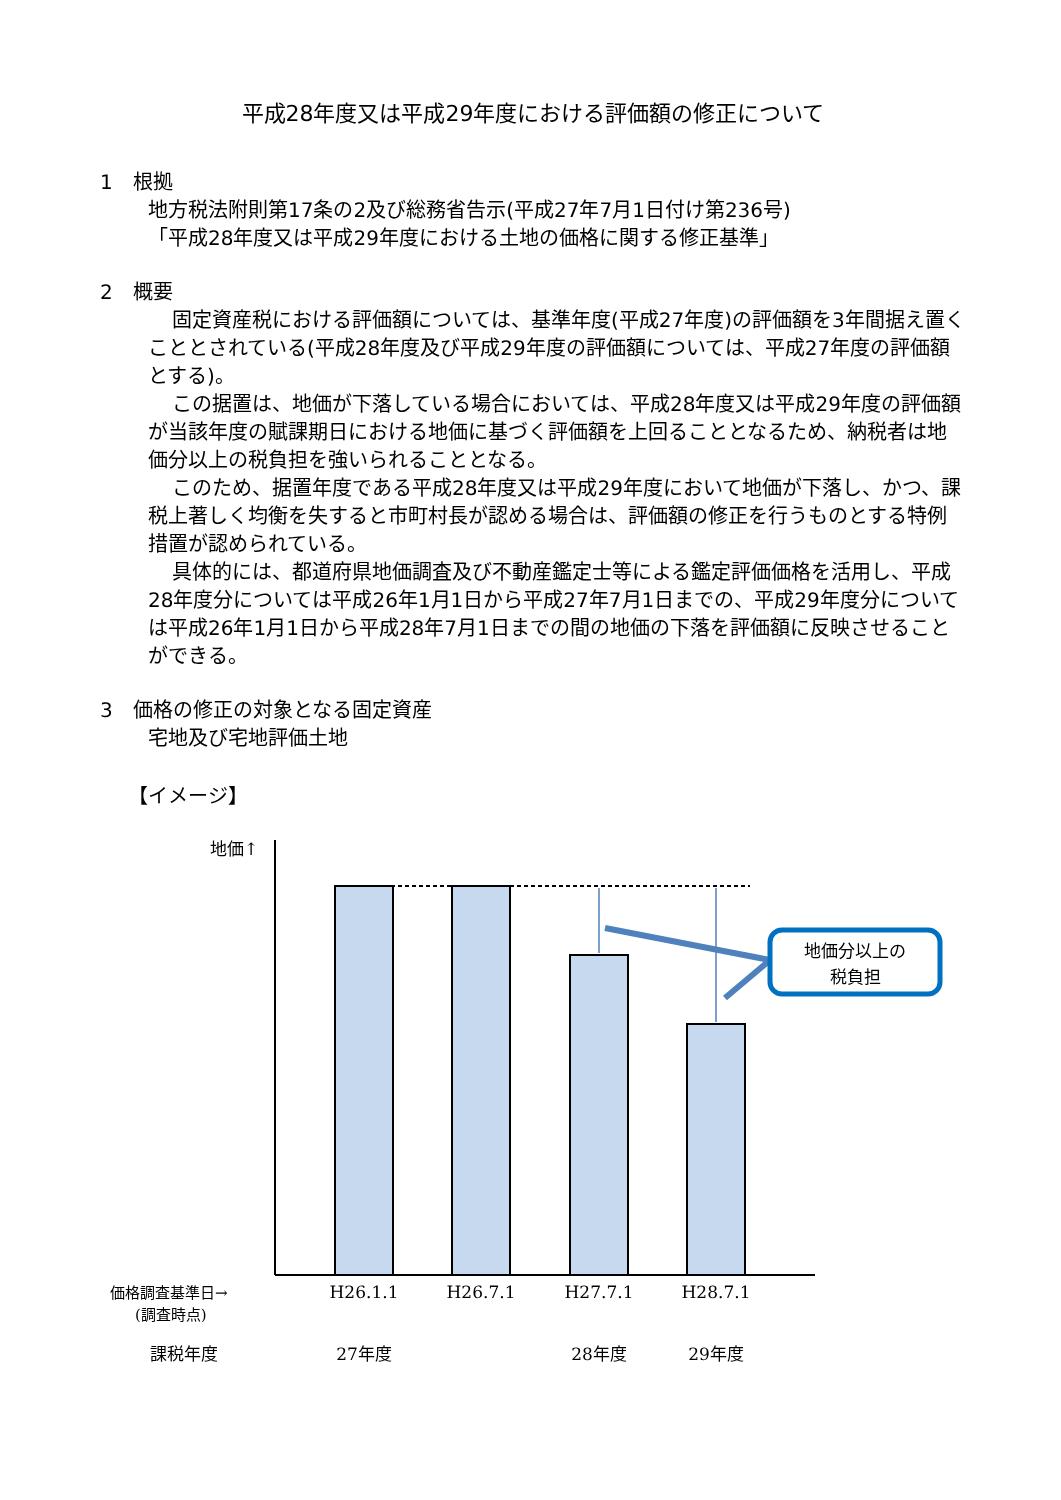平成28年度又は平成29年度における評価額の修正について
1　根拠
地方税法附則第17条の2及び総務省告示(平成27年7月1日付け第236号)
「平成28年度又は平成29年度における土地の価格に関する修正基準」
2　概要
固定資産税における評価額については、基準年度(平成27年度)の評価額を3年間据え置くこととされている(平成28年度及び平成29年度の評価額については、平成27年度の評価額とする)。
この据置は、地価が下落している場合においては、平成28年度又は平成29年度の評価額が当該年度の賦課期日における地価に基づく評価額を上回ることとなるため、納税者は地価分以上の税負担を強いられることとなる。
このため、据置年度である平成28年度又は平成29年度において地価が下落し、かつ、課税上著しく均衡を失すると市町村長が認める場合は、評価額の修正を行うものとする特例措置が認められている。
具体的には、都道府県地価調査及び不動産鑑定士等による鑑定評価価格を活用し、平成28年度分については平成26年1月1日から平成27年7月1日までの、平成29年度分については平成26年1月1日から平成28年7月1日までの間の地価の下落を評価額に反映させることができる。
3　価格の修正の対象となる固定資産
宅地及び宅地評価土地
【イメージ】
地価↑
地価分以上の
税負担
価格調査基準日→
(調査時点)
H26.1.1
H26.7.1
H27.7.1
H28.7.1
課税年度
27年度
28年度
29年度